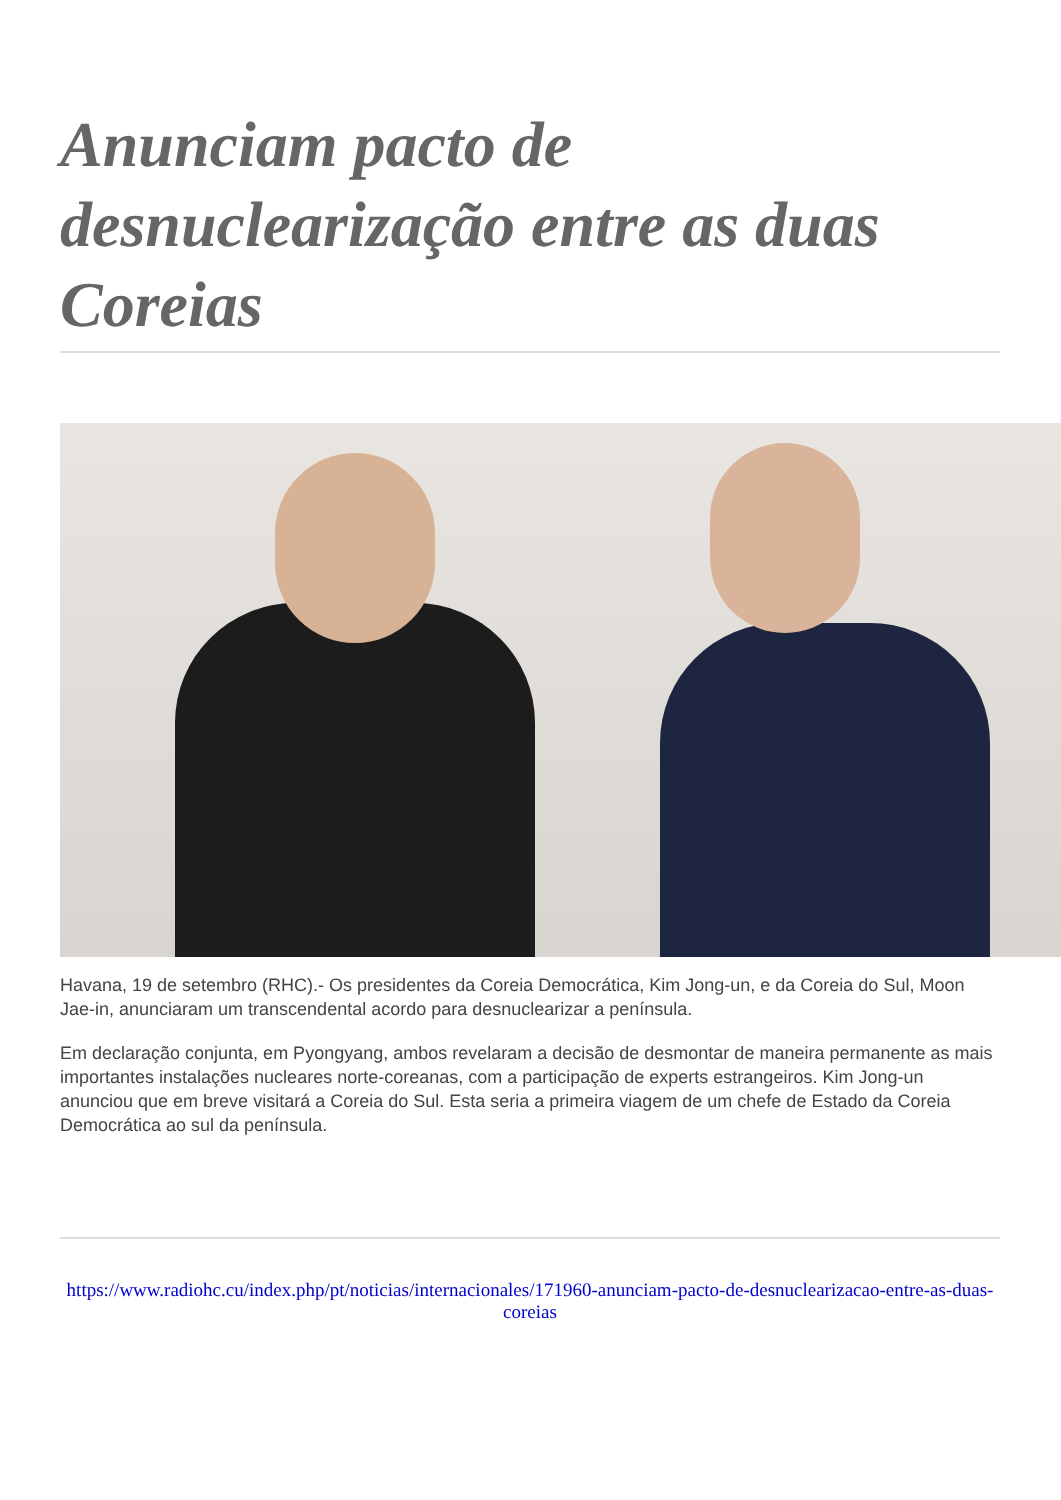Anunciam pacto de desnuclearização entre as duas Coreias
Havana, 19 de setembro (RHC).- Os presidentes da Coreia Democrática, Kim Jong-un, e da Coreia do Sul, Moon Jae-in, anunciaram um transcendental acordo para desnuclearizar a península.
Em declaração conjunta, em Pyongyang, ambos revelaram a decisão de desmontar de maneira permanente as mais importantes instalações nucleares norte-coreanas, com a participação de experts estrangeiros. Kim Jong-un anunciou que em breve visitará a Coreia do Sul. Esta seria a primeira viagem de um chefe de Estado da Coreia Democrática ao sul da península.
https://www.radiohc.cu/index.php/pt/noticias/internacionales/171960-anunciam-pacto-de-desnuclearizacao-entre-as-duas-coreias